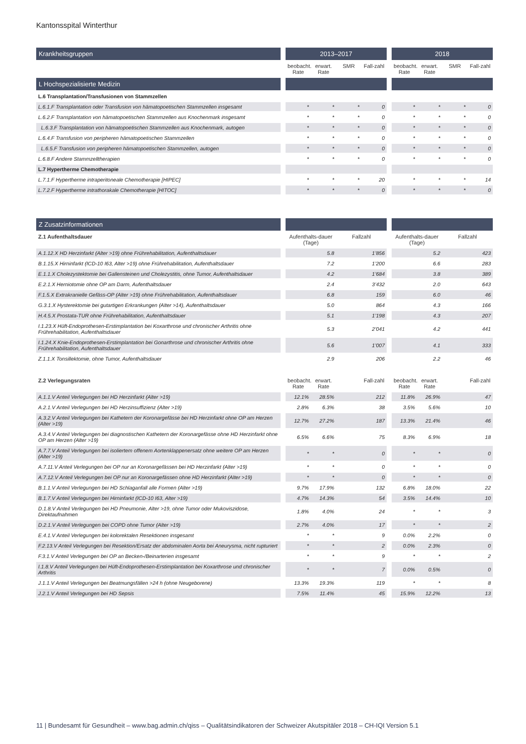Kantonsspital Winterthur
| Krankheitsgruppen | | 2013–2017 | | | | | 2018 | | | |
| --- | --- | --- | --- | --- | --- | --- | --- | --- | --- | --- |
| | | beobacht. Rate | erwart. Rate | SMR | Fall-zahl | | beobacht. Rate | erwart. Rate | SMR | Fall-zahl |
| L Hochspezialisierte Medizin | | | | | | | | | | |
| L.6 Transplantation/Transfusionen von Stammzellen | | | | | | | | | | |
| L.6.1.F Transplantation oder Transfusion von hämatopoetischen Stammzellen insgesamt | | * | * | * | 0 | | * | * | * | 0 |
| L.6.2.F Transplantation von hämatopoetischen Stammzellen aus Knochenmark insgesamt | | * | * | * | 0 | | * | * | * | 0 |
| L.6.3.F Transplantation von hämatopoetischen Stammzellen aus Knochenmark, autogen | | * | * | * | 0 | | * | * | * | 0 |
| L.6.4.F Transfusion von peripheren hämatopoetischen Stammzellen | | * | * | * | 0 | | * | * | * | 0 |
| L.6.5.F Transfusion von peripheren hämatopoetischen Stammzellen, autogen | | * | * | * | 0 | | * | * | * | 0 |
| L.6.8.F Andere Stammzelltherapien | | * | * | * | 0 | | * | * | * | 0 |
| L.7 Hypertherme Chemotherapie | | | | | | | | | | |
| L.7.1.F Hypertherme intraperitoneale Chemotherapie [HIPEC] | | * | * | * | 20 | | * | * | * | 14 |
| L.7.2.F Hypertherme intrathorakale Chemotherapie [HITOC] | | * | * | * | 0 | | * | * | * | 0 |
| Z Zusatzinformationen | | | | | | |
| --- | --- | --- | --- | --- | --- | --- |
| Z.1 Aufenthaltsdauer | | Aufenthalts-dauer (Tage) | Fallzahl | | Aufenthalts-dauer (Tage) | Fallzahl |
| A.1.12.X HD Herzinfarkt (Alter >19) ohne Frührehabilitation, Aufenthaltsdauer | | 5.8 | 1’856 | | 5.2 | 423 |
| B.1.15.X Hirninfarkt (ICD-10 I63, Alter >19) ohne Frührehabilitation, Aufenthaltsdauer | | 7.2 | 1’200 | | 6.6 | 283 |
| E.1.1.X Cholezystektomie bei Gallensteinen und Cholezystitis, ohne Tumor, Aufenthaltsdauer | | 4.2 | 1’684 | | 3.8 | 389 |
| E.2.1.X Herniotomie ohne OP am Darm, Aufenthaltsdauer | | 2.4 | 3’432 | | 2.0 | 643 |
| F.1.5.X Extrakranielle Gefäss-OP (Alter >19) ohne Frührehabilitation, Aufenthaltsdauer | | 6.8 | 159 | | 6.0 | 46 |
| G.3.1.X Hysterektomie bei gutartigen Erkrankungen (Alter >14), Aufenthaltsdauer | | 5.0 | 864 | | 4.3 | 166 |
| H.4.5.X Prostata-TUR ohne Frührehabilitation, Aufenthaltsdauer | | 5.1 | 1’198 | | 4.3 | 207 |
| I.1.23.X Hüft-Endoprothesen-Erstimplantation bei Koxarthrose und chronischer Arthritis ohne Frührehabilitation, Aufenthaltsdauer | | 5.3 | 2’041 | | 4.2 | 441 |
| I.1.24.X Knie-Endoprothesen-Erstimplantation bei Gonarthrose und chronischer Arthritis ohne Frührehabilitation, Aufenthaltsdauer | | 5.6 | 1’007 | | 4.1 | 333 |
| Z.1.1.X Tonsillektomie, ohne Tumor, Aufenthaltsdauer | | 2.9 | 206 | | 2.2 | 46 |
| Z.2 Verlegungsraten | | beobacht. Rate | erwart. Rate | | Fall-zahl | | beobacht. Rate | erwart. Rate | | Fall-zahl |
| A.1.1.V Anteil Verlegungen bei HD Herzinfarkt (Alter >19) | | 12.1% | 28.5% | | 212 | | 11.8% | 26.9% | | 47 |
| A.2.1.V Anteil Verlegungen bei HD Herzinsuffizienz (Alter >19) | | 2.8% | 6.3% | | 38 | | 3.5% | 5.6% | | 10 |
| A.3.2.V Anteil Verlegungen bei Kathetern der Koronargefässe bei HD Herzinfarkt ohne OP am Herzen (Alter >19) | | 12.7% | 27.2% | | 187 | | 13.3% | 21.4% | | 46 |
| A.3.4.V Anteil Verlegungen bei diagnostischen Kathetern der Koronargefässe ohne HD Herzinfarkt ohne OP am Herzen (Alter >19) | | 6.5% | 6.6% | | 75 | | 8.3% | 6.9% | | 18 |
| A.7.7.V Anteil Verlegungen bei isoliertem offenem Aortenklappenersatz ohne weitere OP am Herzen (Alter >19) | | * | * | | 0 | | * | * | | 0 |
| A.7.11.V Anteil Verlegungen bei OP nur an Koronargefässen bei HD Herzinfarkt (Alter >19) | | * | * | | 0 | | * | * | | 0 |
| A.7.12.V Anteil Verlegungen bei OP nur an Koronargefässen ohne HD Herzinfarkt (Alter >19) | | * | * | | 0 | | * | * | | 0 |
| B.1.1.V Anteil Verlegungen bei HD Schlaganfall alle Formen (Alter >19) | | 9.7% | 17.9% | | 132 | | 6.8% | 18.0% | | 22 |
| B.1.7.V Anteil Verlegungen bei Hirninfarkt (ICD-10 I63, Alter >19) | | 4.7% | 14.3% | | 54 | | 3.5% | 14.4% | | 10 |
| D.1.8.V Anteil Verlegungen bei HD Pneumonie, Alter >19, ohne Tumor oder Mukoviszidose, Direktaufnahmen | | 1.8% | 4.0% | | 24 | | * | * | | 3 |
| D.2.1.V Anteil Verlegungen bei COPD ohne Tumor (Alter >19) | | 2.7% | 4.0% | | 17 | | * | * | | 2 |
| E.4.1.V Anteil Verlegungen bei kolorektalen Resektionen insgesamt | | * | * | | 9 | | 0.0% | 2.2% | | 0 |
| F.2.13.V Anteil Verlegungen bei Resektion/Ersatz der abdominalen Aorta bei Aneurysma, nicht rupturiert | | * | * | | 2 | | 0.0% | 2.3% | | 0 |
| F.3.1.V Anteil Verlegungen bei OP an Becken-/Beinarterien insgesamt | | * | * | | 9 | | * | * | | 2 |
| I.1.8.V Anteil Verlegungen bei Hüft-Endoprothesen-Erstimplantation bei Koxarthrose und chronischer Arthritis | | * | * | | 7 | | 0.0% | 0.5% | | 0 |
| J.1.1.V Anteil Verlegungen bei Beatmungsfällen >24 h (ohne Neugeborene) | | 13.3% | 19.3% | | 119 | | * | * | | 8 |
| J.2.1.V Anteil Verlegungen bei HD Sepsis | | 7.5% | 11.4% | | 45 | | 15.9% | 12.2% | | 13 |
11 | Bundesamt für Gesundheit – www.bag.admin.ch/qiss – Qualitätsindikatoren der Schweizer Akutspitäler 2018 – CH-IQI Version 5.1